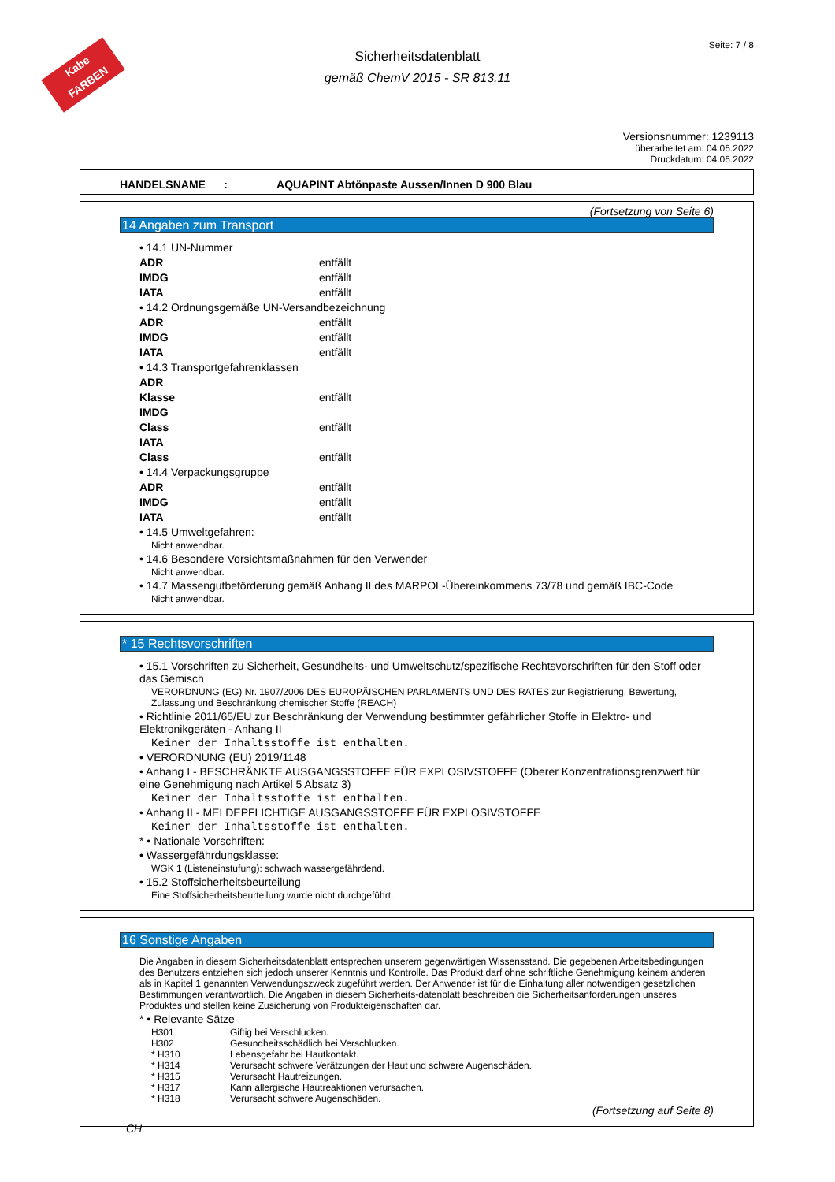Kabe FARBEN
Seite: 7 / 8
Sicherheitsdatenblatt
gemäß ChemV 2015 - SR 813.11
Versionsnummer: 1239113
überarbeitet am: 04.06.2022
Druckdatum: 04.06.2022
HANDELSNAME : AQUAPINT Abtönpaste Aussen/Innen D 900 Blau
(Fortsetzung von Seite 6)
14 Angaben zum Transport
• 14.1 UN-Nummer
ADR entfällt
IMDG entfällt
IATA entfällt
• 14.2 Ordnungsgemäße UN-Versandbezeichnung
ADR entfällt
IMDG entfällt
IATA entfällt
• 14.3 Transportgefahrenklassen
ADR
Klasse entfällt
IMDG
Class entfällt
IATA
Class entfällt
• 14.4 Verpackungsgruppe
ADR entfällt
IMDG entfällt
IATA entfällt
• 14.5 Umweltgefahren:
Nicht anwendbar.
• 14.6 Besondere Vorsichtsmaßnahmen für den Verwender
Nicht anwendbar.
• 14.7 Massengutbeförderung gemäß Anhang II des MARPOL-Übereinkommens 73/78 und gemäß IBC-Code
Nicht anwendbar.
* 15 Rechtsvorschriften
• 15.1 Vorschriften zu Sicherheit, Gesundheits- und Umweltschutz/spezifische Rechtsvorschriften für den Stoff oder das Gemisch
VERORDNUNG (EG) Nr. 1907/2006 DES EUROPÄISCHEN PARLAMENTS UND DES RATES zur Registrierung, Bewertung, Zulassung und Beschränkung chemischer Stoffe (REACH)
• Richtlinie 2011/65/EU zur Beschränkung der Verwendung bestimmter gefährlicher Stoffe in Elektro- und Elektronikgeräten - Anhang II
Keiner der Inhaltsstoffe ist enthalten.
• VERORDNUNG (EU) 2019/1148
• Anhang I - BESCHRÄNKTE AUSGANGSSTOFFE FÜR EXPLOSIVSTOFFE (Oberer Konzentrationsgrenzwert für eine Genehmigung nach Artikel 5 Absatz 3)
Keiner der Inhaltsstoffe ist enthalten.
• Anhang II - MELDEPFLICHTIGE AUSGANGSSTOFFE FÜR EXPLOSIVSTOFFE
Keiner der Inhaltsstoffe ist enthalten.
* • Nationale Vorschriften:
• Wassergefährdungsklasse:
WGK 1 (Listeneinstufung): schwach wassergefährdend.
• 15.2 Stoffsicherheitsbeurteilung
Eine Stoffsicherheitsbeurteilung wurde nicht durchgeführt.
16 Sonstige Angaben
Die Angaben in diesem Sicherheitsdatenblatt entsprechen unserem gegenwärtigen Wissensstand. Die gegebenen Arbeitsbedingungen des Benutzers entziehen sich jedoch unserer Kenntnis und Kontrolle. Das Produkt darf ohne schriftliche Genehmigung keinem anderen als in Kapitel 1 genannten Verwendungszweck zugeführt werden. Der Anwender ist für die Einhaltung aller notwendigen gesetzlichen Bestimmungen verantwortlich. Die Angaben in diesem Sicherheits-datenblatt beschreiben die Sicherheitsanforderungen unseres Produktes und stellen keine Zusicherung von Produkteigenschaften dar.
* • Relevante Sätze
H301 Giftig bei Verschlucken.
H302 Gesundheitsschädlich bei Verschlucken.
* H310 Lebensgefahr bei Hautkontakt.
* H314 Verursacht schwere Verätzungen der Haut und schwere Augenschäden.
* H315 Verursacht Hautreizungen.
* H317 Kann allergische Hautreaktionen verursachen.
* H318 Verursacht schwere Augenschäden.
(Fortsetzung auf Seite 8)
CH